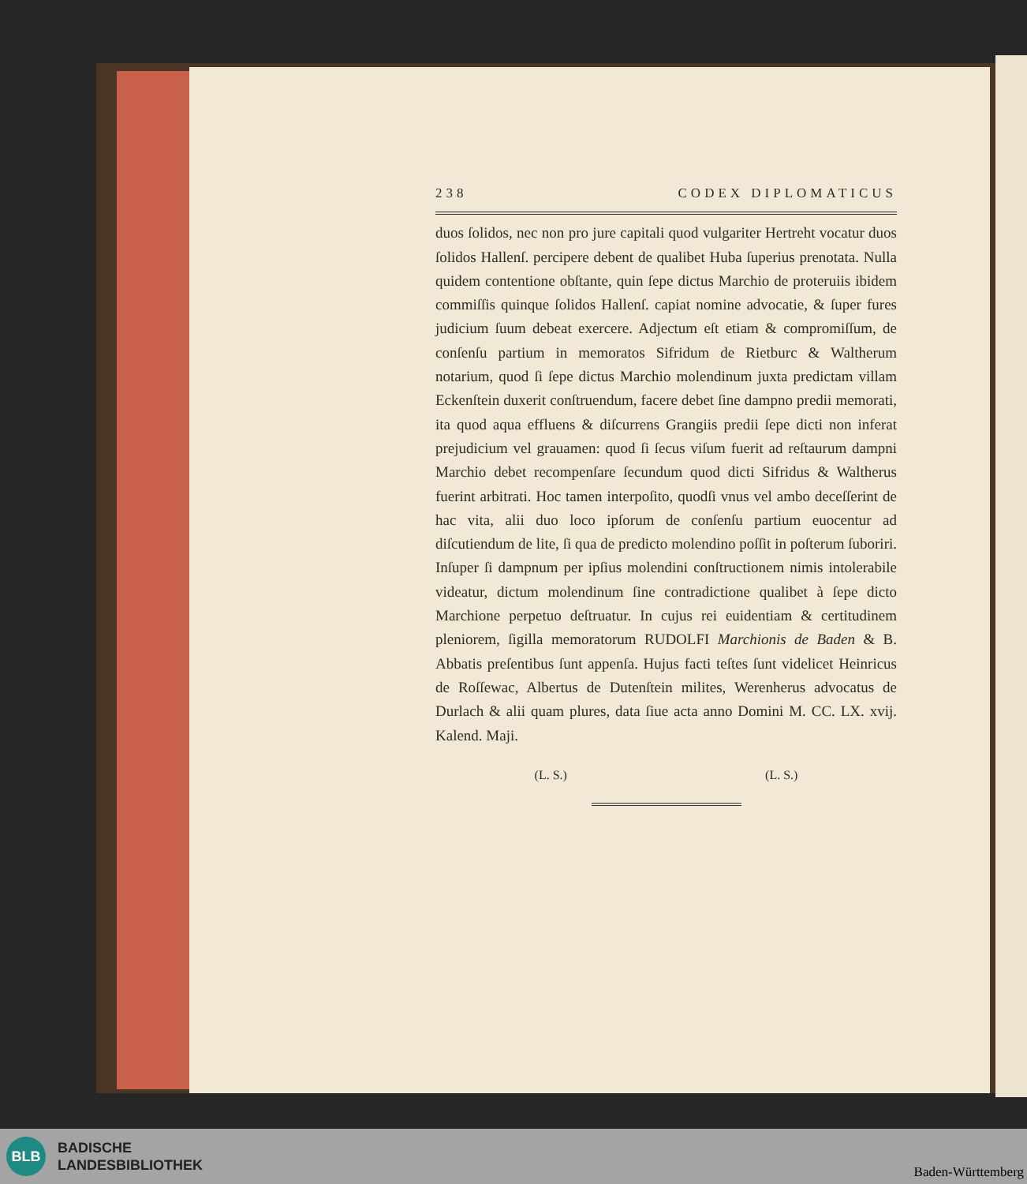238 CODEX DIPLOMATICUS
duos ſolidos, nec non pro jure capitali quod vulgariter Hertreht vocatur duos ſolidos Hallenſ. percipere debent de qualibet Huba ſuperius prenotata. Nulla quidem contentione obſtante, quin ſepe dictus Marchio de proteruiis ibidem commiſſis quinque ſolidos Hallenſ. capiat nomine advocatie, & ſuper fures judicium ſuum debeat exercere. Adjectum eſt etiam & compromiſſum, de conſenſu partium in memoratos Sifridum de Rietburc & Waltherum notarium, quod ſi ſepe dictus Marchio molendinum juxta predictam villam Eckenſtein duxerit conſtruendum, facere debet ſine dampno predii memorati, ita quod aqua effluens & diſcurrens Grangiis predii ſepe dicti non inferat prejudicium vel grauamen: quod ſi ſecus viſum fuerit ad reſtaurum dampni Marchio debet recompenſare ſecundum quod dicti Sifridus & Waltherus fuerint arbitrati. Hoc tamen interpoſito, quodſi vnus vel ambo deceſſerint de hac vita, alii duo loco ipſorum de conſenſu partium euocentur ad diſcutiendum de lite, ſi qua de predicto molendino poſſit in poſterum ſuboriri. Inſuper ſi dampnum per ipſius molendini conſtructionem nimis intolerabile videatur, dictum molendinum ſine contradictione qualibet à ſepe dicto Marchione perpetuo deſtruatur. In cujus rei euidentiam & certitudinem pleniorem, ſigilla memoratorum RUDOLFI Marchionis de Baden & B. Abbatis preſentibus ſunt appenſa. Hujus facti teſtes ſunt videlicet Heinricus de Roſſewac, Albertus de Dutenſtein milites, Werenherus advocatus de Durlach & alii quam plures, data ſiue acta anno Domini M. CC. LX. xvij. Kalend. Maji.
(L. S.) (L. S.)
BLB
BADISCHE
LANDESBIBLIOTHEK
Baden-Württemberg